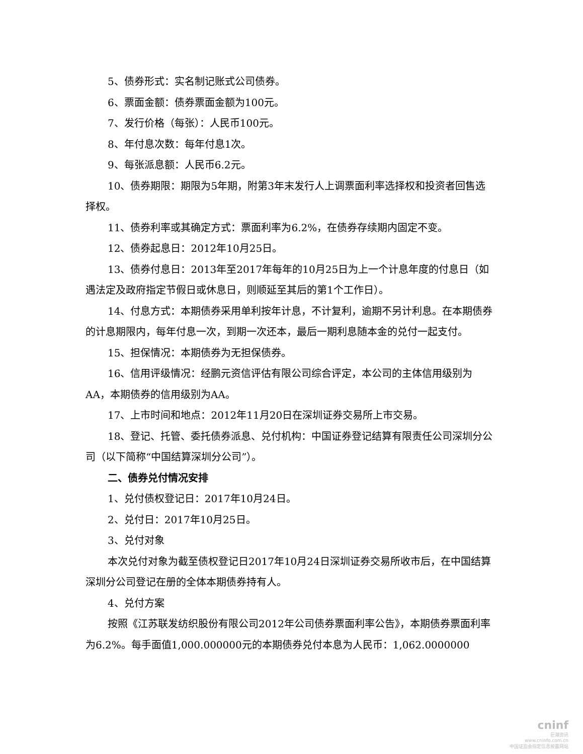5、债券形式：实名制记账式公司债券。
6、票面金额：债券票面金额为100元。
7、发行价格（每张）：人民币100元。
8、年付息次数：每年付息1次。
9、每张派息额：人民币6.2元。
10、债券期限：期限为5年期，附第3年末发行人上调票面利率选择权和投资者回售选择权。
11、债券利率或其确定方式：票面利率为6.2%，在债券存续期内固定不变。
12、债券起息日：2012年10月25日。
13、债券付息日：2013年至2017年每年的10月25日为上一个计息年度的付息日（如遇法定及政府指定节假日或休息日，则顺延至其后的第1个工作日）。
14、付息方式：本期债券采用单利按年计息，不计复利，逾期不另计利息。在本期债券的计息期限内，每年付息一次，到期一次还本，最后一期利息随本金的兑付一起支付。
15、担保情况：本期债券为无担保债券。
16、信用评级情况：经鹏元资信评估有限公司综合评定，本公司的主体信用级别为AA，本期债券的信用级别为AA。
17、上市时间和地点：2012年11月20日在深圳证券交易所上市交易。
18、登记、托管、委托债券派息、兑付机构：中国证券登记结算有限责任公司深圳分公司（以下简称“中国结算深圳分公司”）。
二、债券兑付情况安排
1、兑付债权登记日：2017年10月24日。
2、兑付日：2017年10月25日。
3、兑付对象
本次兑付对象为截至债权登记日2017年10月24日深圳证券交易所收市后，在中国结算深圳分公司登记在册的全体本期债券持有人。
4、兑付方案
按照《江苏联发纺织股份有限公司2012年公司债券票面利率公告》，本期债券票面利率为6.2%。每手面值1,000.000000元的本期债券兑付本息为人民币：1,062.0000000
cninf
巨潮资讯
www.cninfo.com.cn
中国证监会指定信息披露网站